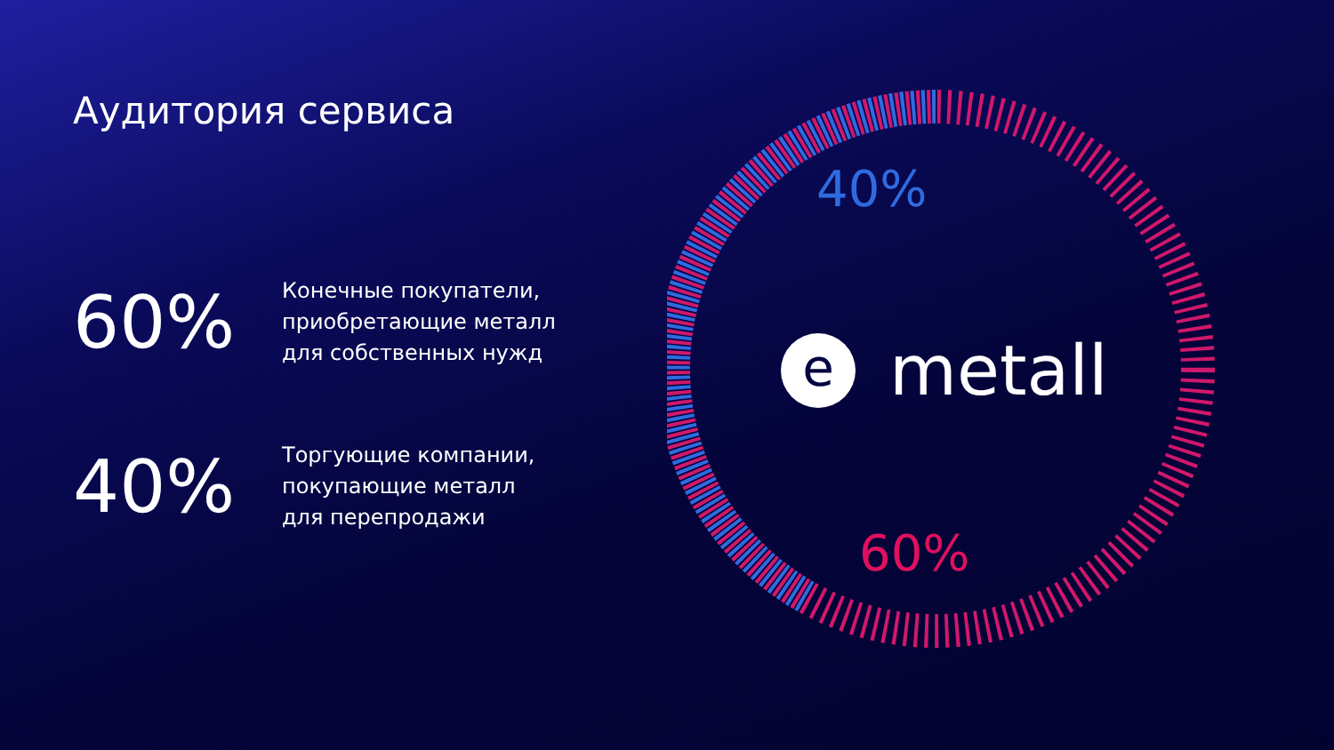Аудитория сервиса
60%
Конечные покупатели,
приобретающие металл
для собственных нужд
40%
Торгующие компании,
покупающие металл
для перепродажи
40%
60%
e
metall